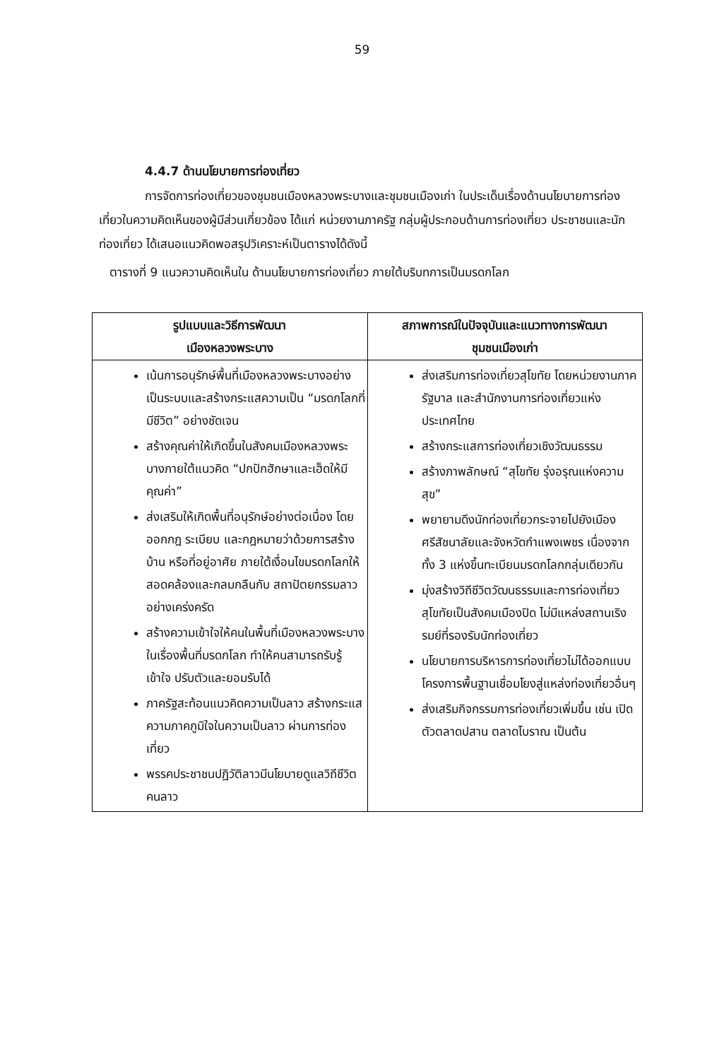59
4.4.7 ด้านนโยบายการท่องเที่ยว
การจัดการท่องเที่ยวของชุมชนเมืองหลวงพระบางและชุมชนเมืองเก่า ในประเด็นเรื่องด้านนโยบายการท่องเที่ยวในความคิดเห็นของผู้มีส่วนเกี่ยวข้อง ได้แก่ หน่วยงานภาครัฐ กลุ่มผู้ประกอบด้านการท่องเที่ยว ประชาชนและนักท่องเที่ยว ได้เสนอแนวคิดพอสรุปวิเคราะห์เป็นตารางได้ดังนี้
ตารางที่ 9 แนวความคิดเห็นใน ด้านนโยบายการท่องเที่ยว ภายใต้บริบทการเป็นมรดกโลก
| รูปแบบและวิธีการพัฒนา เมืองหลวงพระบาง | สภาพการณ์ในปัจจุบันและแนวทางการพัฒนา ชุมชนเมืองเก่า |
| --- | --- |
| เน้นการอนุรักษ์พื้นที่เมืองหลวงพระบางอย่างเป็นระบบและสร้างกระแสความเป็น “มรดกโลกที่มีชีวิต” อย่างชัดเจน สร้างคุณค่าให้เกิดขึ้นในสังคมเมืองหลวงพระบางภายใต้แนวคิด “ปกปักฮักษาและเฮ็ดให้มีคุณค่า” ส่งเสริมให้เกิดพื้นที่อนุรักษ์อย่างต่อเนื่อง โดยออกกฎ ระเบียบ และกฎหมายว่าด้วยการสร้างบ้าน หรือที่อยู่อาศัย ภายใต้เงื่อนไขมรดกโลกให้สอดคล้องและกลมกลืนกับ สถาปัตยกรรมลาว อย่างเคร่งครัด สร้างความเข้าใจให้คนในพื้นที่เมืองหลวงพระบางในเรื่องพื้นที่มรดกโลก ทำให้คนสามารถรับรู้ เข้าใจ ปรับตัวและยอมรับได้ ภาครัฐสะท้อนแนวคิดความเป็นลาว สร้างกระแสความภาคภูมิใจในความเป็นลาว ผ่านการท่องเที่ยว พรรคประชาชนปฏิวัติลาวมีนโยบายดูแลวิถีชีวิตคนลาว | ส่งเสริมการท่องเที่ยวสุโขทัย โดยหน่วยงานภาครัฐบาล และสำนักงานการท่องเที่ยวแห่งประเทศไทย สร้างกระแสการท่องเที่ยวเชิงวัฒนธรรม สร้างภาพลักษณ์ “สุโขทัย รุ่งอรุณแห่งความสุข” พยายามดึงนักท่องเที่ยวกระจายไปยังเมืองศรีสัชนาลัยและจังหวัดกำแพงเพชร เนื่องจากทั้ง 3 แห่งขึ้นทะเบียนมรดกโลกกลุ่มเดียวกัน มุ่งสร้างวิถีชีวิตวัฒนธรรมและการท่องเที่ยวสุโขทัยเป็นสังคมเมืองปิด ไม่มีแหล่งสถานเริงรมย์ที่รองรับนักท่องเที่ยว นโยบายการบริหารการท่องเที่ยวไม่ได้ออกแบบโครงการพื้นฐานเชื่อมโยงสู่แหล่งท่องเที่ยวอื่นๆ ส่งเสริมกิจกรรมการท่องเที่ยวเพิ่มขึ้น เช่น เปิดตัวตลาดปสาน ตลาดโบราณ เป็นต้น |